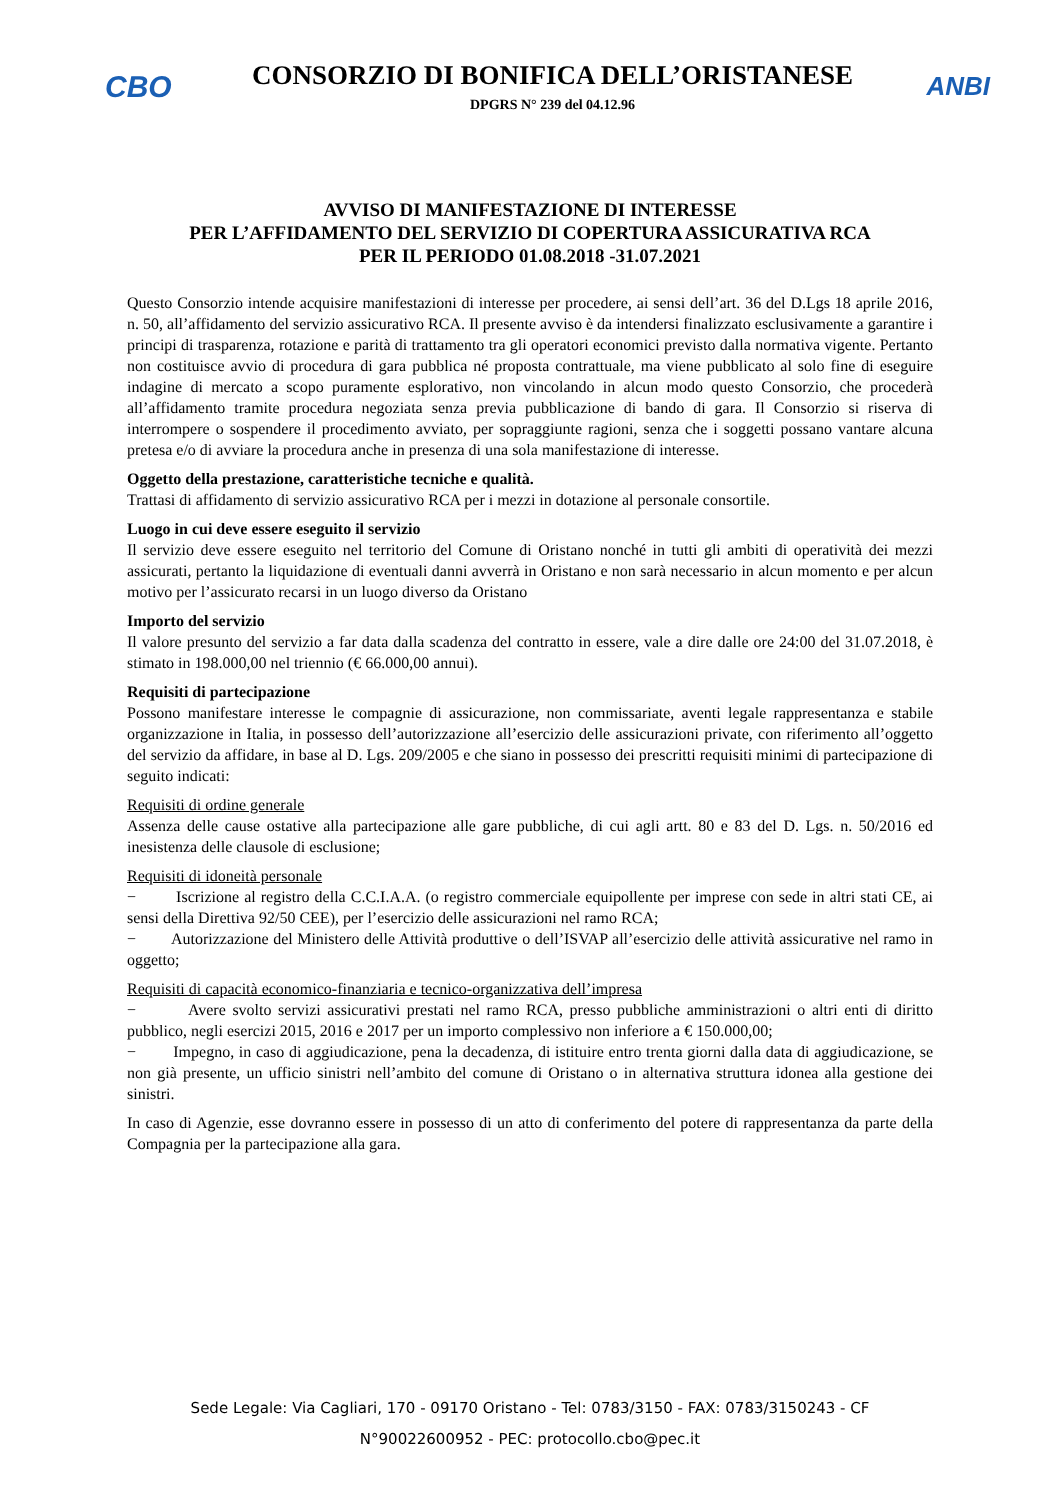CBO
CONSORZIO DI BONIFICA DELL’ORISTANESE
DPGRS N° 239 del 04.12.96
ANBI
AVVISO DI MANIFESTAZIONE DI INTERESSE
PER L’AFFIDAMENTO DEL SERVIZIO DI COPERTURA ASSICURATIVA RCA
PER IL PERIODO 01.08.2018 -31.07.2021
Questo Consorzio intende acquisire manifestazioni di interesse per procedere, ai sensi dell’art. 36 del D.Lgs 18 aprile 2016, n. 50, all’affidamento del servizio assicurativo RCA. Il presente avviso è da intendersi finalizzato esclusivamente a garantire i principi di trasparenza, rotazione e parità di trattamento tra gli operatori economici previsto dalla normativa vigente. Pertanto non costituisce avvio di procedura di gara pubblica né proposta contrattuale, ma viene pubblicato al solo fine di eseguire indagine di mercato a scopo puramente esplorativo, non vincolando in alcun modo questo Consorzio, che procederà all’affidamento tramite procedura negoziata senza previa pubblicazione di bando di gara. Il Consorzio si riserva di interrompere o sospendere il procedimento avviato, per sopraggiunte ragioni, senza che i soggetti possano vantare alcuna pretesa e/o di avviare la procedura anche in presenza di una sola manifestazione di interesse.
Oggetto della prestazione, caratteristiche tecniche e qualità.
Trattasi di affidamento di servizio assicurativo RCA per i mezzi in dotazione al personale consortile.
Luogo in cui deve essere eseguito il servizio
Il servizio deve essere eseguito nel territorio del Comune di Oristano nonché in tutti gli ambiti di operatività dei mezzi assicurati, pertanto la liquidazione di eventuali danni avverrà in Oristano e non sarà necessario in alcun momento e per alcun motivo per l’assicurato recarsi in un luogo diverso da Oristano
Importo del servizio
Il valore presunto del servizio a far data dalla scadenza del contratto in essere, vale a dire dalle ore 24:00 del 31.07.2018, è stimato in 198.000,00 nel triennio (€ 66.000,00 annui).
Requisiti di partecipazione
Possono manifestare interesse le compagnie di assicurazione, non commissariate, aventi legale rappresentanza e stabile organizzazione in Italia, in possesso dell’autorizzazione all’esercizio delle assicurazioni private, con riferimento all’oggetto del servizio da affidare, in base al D. Lgs. 209/2005 e che siano in possesso dei prescritti requisiti minimi di partecipazione di seguito indicati:
Requisiti di ordine generale
Assenza delle cause ostative alla partecipazione alle gare pubbliche, di cui agli artt. 80 e 83 del D. Lgs. n. 50/2016 ed inesistenza delle clausole di esclusione;
Requisiti di idoneità personale
− Iscrizione al registro della C.C.I.A.A. (o registro commerciale equipollente per imprese con sede in altri stati CE, ai sensi della Direttiva 92/50 CEE), per l’esercizio delle assicurazioni nel ramo RCA;
− Autorizzazione del Ministero delle Attività produttive o dell’ISVAP all’esercizio delle attività assicurative nel ramo in oggetto;
Requisiti di capacità economico-finanziaria e tecnico-organizzativa dell’impresa
− Avere svolto servizi assicurativi prestati nel ramo RCA, presso pubbliche amministrazioni o altri enti di diritto pubblico, negli esercizi 2015, 2016 e 2017 per un importo complessivo non inferiore a € 150.000,00;
− Impegno, in caso di aggiudicazione, pena la decadenza, di istituire entro trenta giorni dalla data di aggiudicazione, se non già presente, un ufficio sinistri nell’ambito del comune di Oristano o in alternativa struttura idonea alla gestione dei sinistri.
In caso di Agenzie, esse dovranno essere in possesso di un atto di conferimento del potere di rappresentanza da parte della Compagnia per la partecipazione alla gara.
Sede Legale: Via Cagliari, 170 - 09170 Oristano - Tel: 0783/3150 - FAX: 0783/3150243 - CF
N°90022600952 - PEC: protocollo.cbo@pec.it